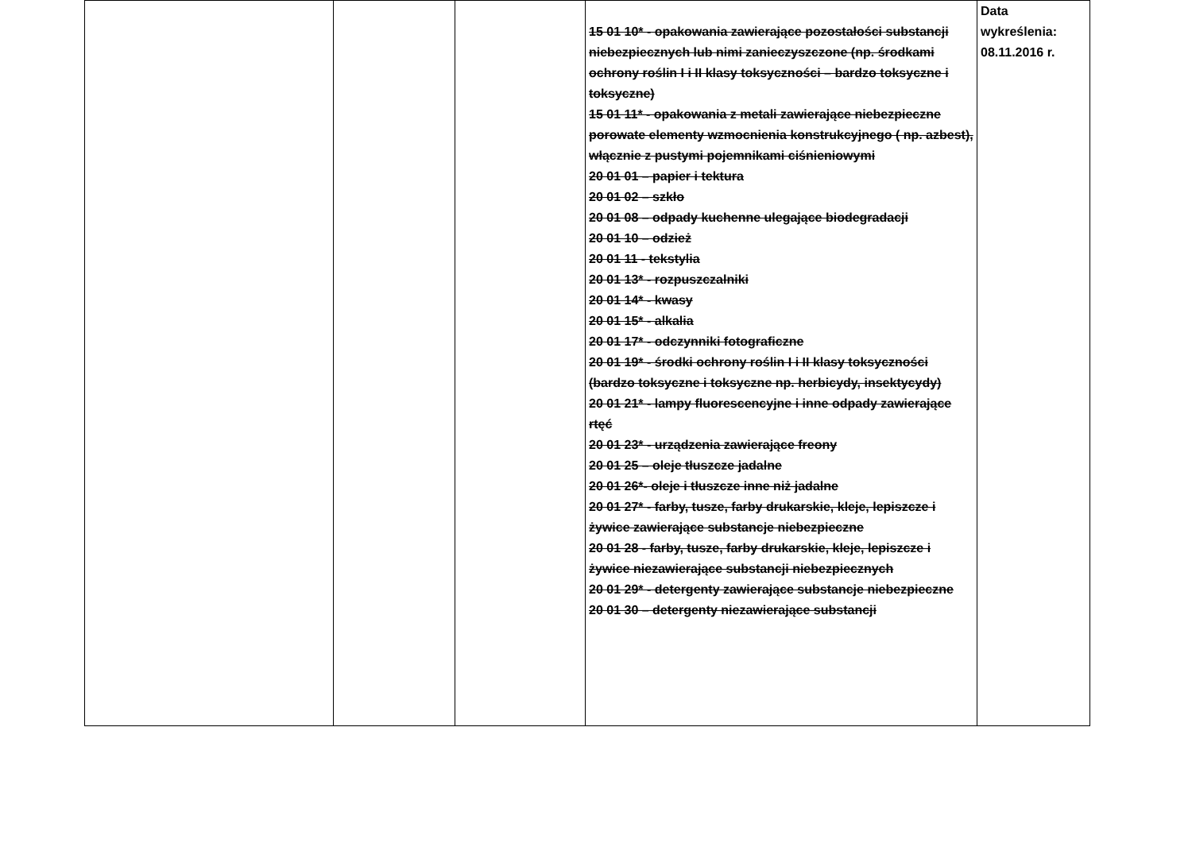| | | | 15 01 10* - opakowania zawierające pozostałości substancji niebezpiecznych lub nimi zanieczyszczone (np. środkami ochrony roślin I i II klasy toksyczności – bardzo toksyczne i toksyczne) 15 01 11* - opakowania z metali zawierające niebezpieczne porowate elementy wzmocnienia konstrukcyjnego ( np. azbest), włącznie z pustymi pojemnikami ciśnieniowymi 20 01 01 – papier i tektura 20 01 02 – szkło 20 01 08 – odpady kuchenne ulegające biodegradacji 20 01 10 – odzież 20 01 11 - tekstylia 20 01 13* - rozpuszczalniki 20 01 14* - kwasy 20 01 15* - alkalia 20 01 17* - odczynniki fotograficzne 20 01 19* - środki ochrony roślin I i II klasy toksyczności (bardzo toksyczne i toksyczne np. herbicydy, insektycydy) 20 01 21* - lampy fluorescencyjne i inne odpady zawierające rtęć 20 01 23* - urządzenia zawierające freony 20 01 25 – oleje tłuszcze jadalne 20 01 26*- oleje i tłuszcze inne niż jadalne 20 01 27* - farby, tusze, farby drukarskie, kleje, lepiszcze i żywice zawierające substancje niebezpieczne 20 01 28 - farby, tusze, farby drukarskie, kleje, lepiszcze i żywice niezawierające substancji niebezpiecznych 20 01 29* - detergenty zawierające substancje niebezpieczne 20 01 30 – detergenty niezawierające substancji | Data wykreślenia: 08.11.2016 r. |